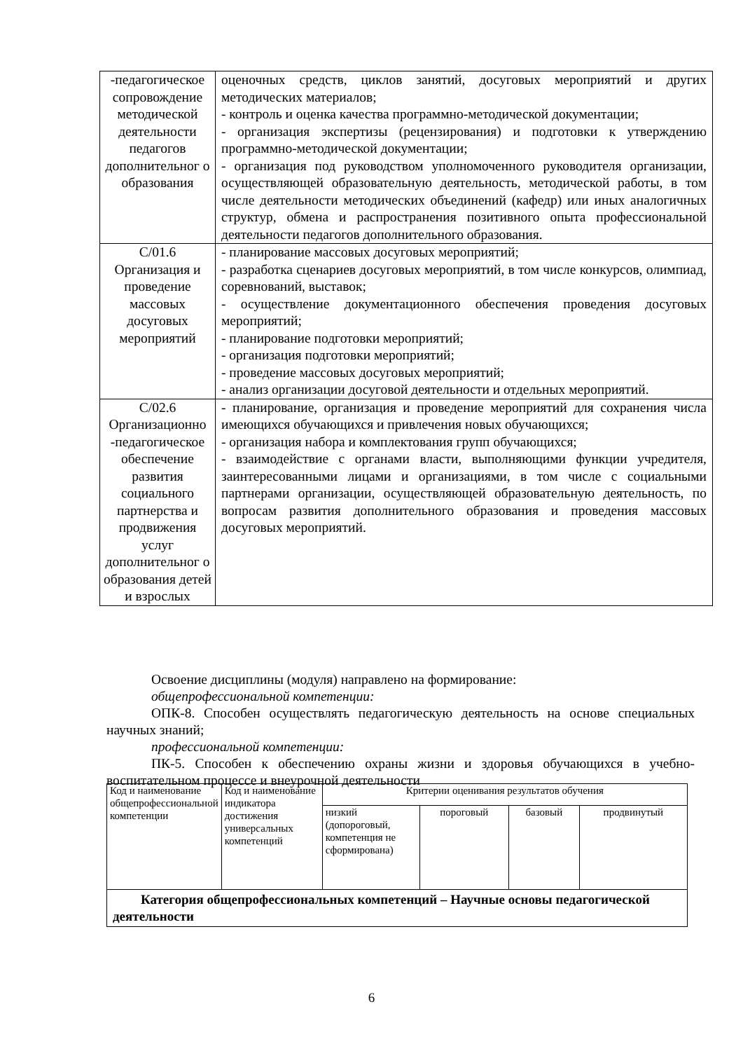| -педагогическое сопровождение методической деятельности педагогов дополнительног о образования | оценочных средств, циклов занятий, досуговых мероприятий и других методических материалов; - контроль и оценка качества программно-методической документации; - организация экспертизы (рецензирования) и подготовки к утверждению программно-методической документации; - организация под руководством уполномоченного руководителя организации, осуществляющей образовательную деятельность, методической работы, в том числе деятельности методических объединений (кафедр) или иных аналогичных структур, обмена и распространения позитивного опыта профессиональной деятельности педагогов дополнительного образования. |
| С/01.6 Организация и проведение массовых досуговых мероприятий | - планирование массовых досуговых мероприятий; - разработка сценариев досуговых мероприятий, в том числе конкурсов, олимпиад, соревнований, выставок; - осуществление документационного обеспечения проведения досуговых мероприятий; - планирование подготовки мероприятий; - организация подготовки мероприятий; - проведение массовых досуговых мероприятий; - анализ организации досуговой деятельности и отдельных мероприятий. |
| С/02.6 Организационно -педагогическое обеспечение развития социального партнерства и продвижения услуг дополнительног о образования детей и взрослых | - планирование, организация и проведение мероприятий для сохранения числа имеющихся обучающихся и привлечения новых обучающихся; - организация набора и комплектования групп обучающихся; - взаимодействие с органами власти, выполняющими функции учредителя, заинтересованными лицами и организациями, в том числе с социальными партнерами организации, осуществляющей образовательную деятельность, по вопросам развития дополнительного образования и проведения массовых досуговых мероприятий. |
Освоение дисциплины (модуля) направлено на формирование:
общепрофессиональной компетенции:
ОПК-8. Способен осуществлять педагогическую деятельность на основе специальных научных знаний;
профессиональной компетенции:
ПК-5. Способен к обеспечению охраны жизни и здоровья обучающихся в учебно-воспитательном процессе и внеурочной деятельности
| Код и наименование общепрофессиональной компетенции | Код и наименование индикатора достижения универсальных компетенций | Критерии оценивания результатов обучения | | | |
| | | низкий (допороговый, компетенция не сформирована) | пороговый | базовый | продвинутый |
| Категория общепрофессиональных компетенций – Научные основы педагогической деятельности | | | | | |
6